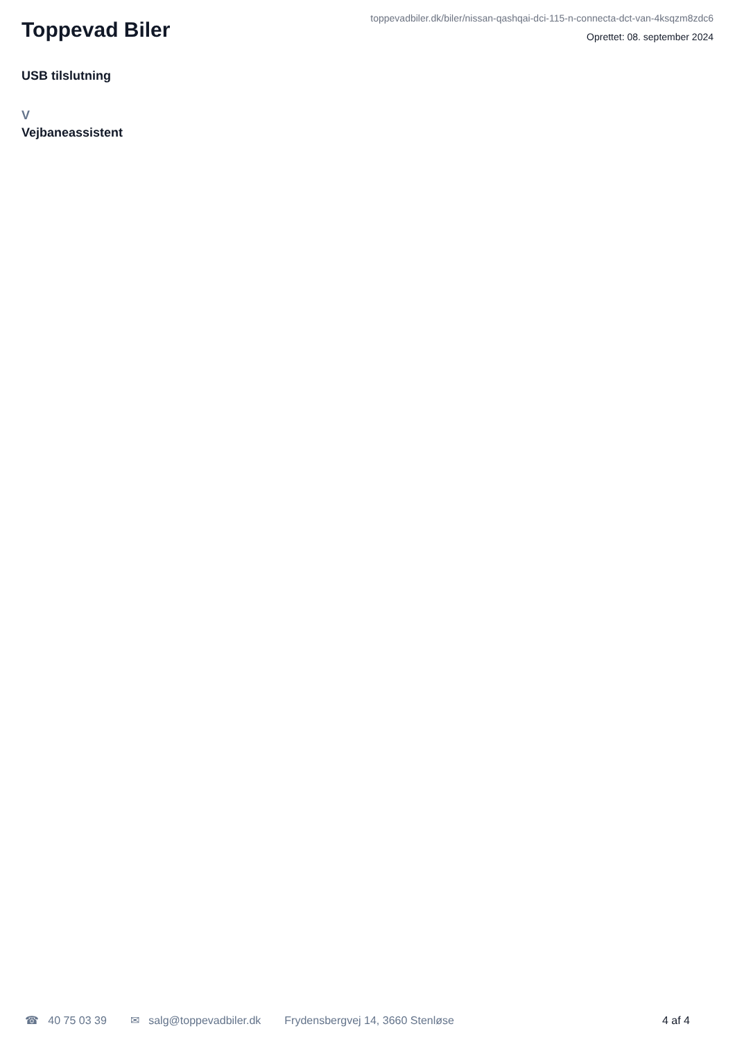Toppevad Biler
toppevadbiler.dk/biler/nissan-qashqai-dci-115-n-connecta-dct-van-4ksqzm8zdc6
Oprettet: 08. september 2024
USB tilslutning
V
Vejbaneassistent
☎ 40 75 03 39 ✉ salg@toppevadbiler.dk Frydensbergvej 14, 3660 Stenløse 4 af 4